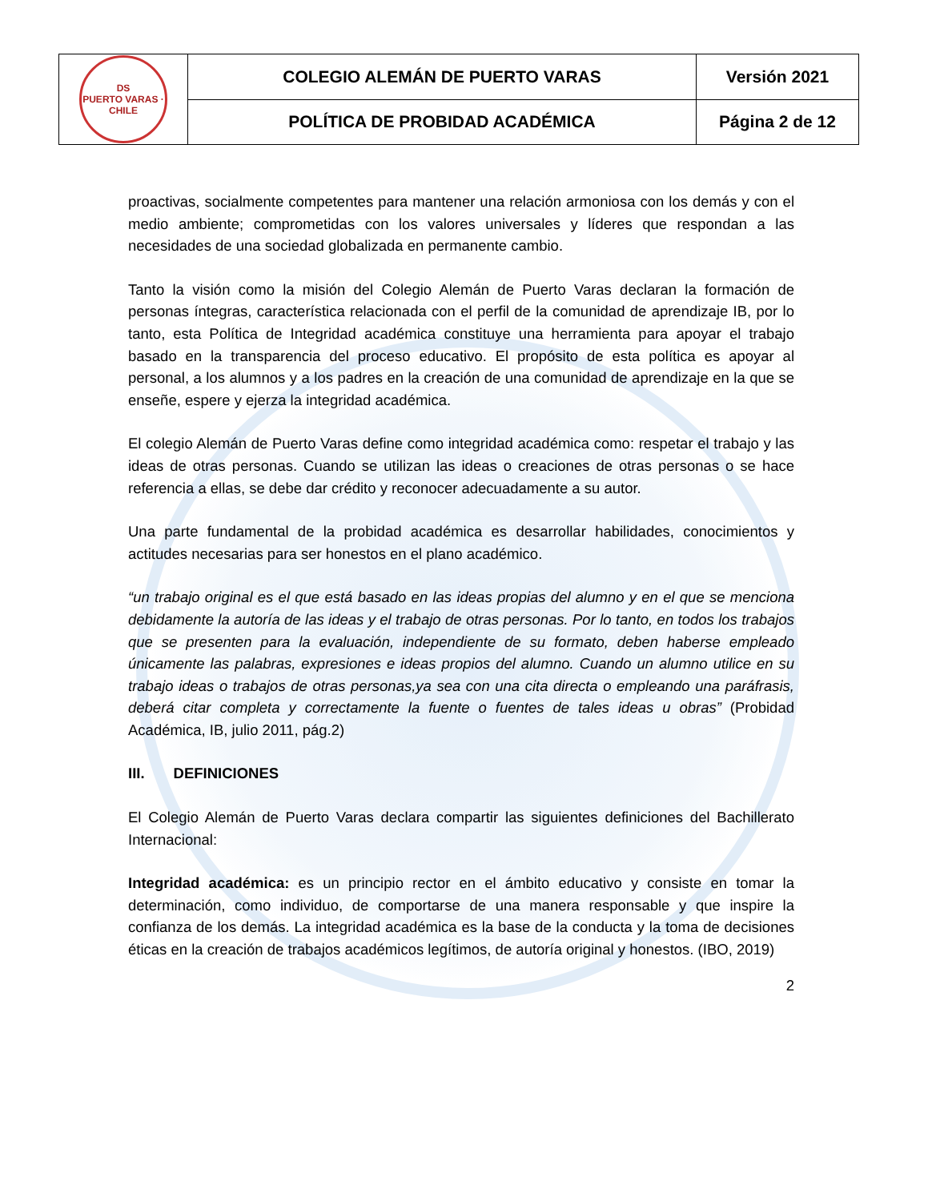| DS PUERTO VARAS · CHILE | COLEGIO ALEMÁN DE PUERTO VARAS | Versión 2021 |
| | POLÍTICA DE PROBIDAD ACADÉMICA | Página 2 de 12 |
proactivas, socialmente competentes para mantener una relación armoniosa con los demás y con el medio ambiente; comprometidas con los valores universales y líderes que respondan a las necesidades de una sociedad globalizada en permanente cambio.
Tanto la visión como la misión del Colegio Alemán de Puerto Varas declaran la formación de personas íntegras, característica relacionada con el perfil de la comunidad de aprendizaje IB, por lo tanto, esta Política de Integridad académica constituye una herramienta para apoyar el trabajo basado en la transparencia del proceso educativo. El propósito de esta política es apoyar al personal, a los alumnos y a los padres en la creación de una comunidad de aprendizaje en la que se enseñe, espere y ejerza la integridad académica.
El colegio Alemán de Puerto Varas define como integridad académica como: respetar el trabajo y las ideas de otras personas. Cuando se utilizan las ideas o creaciones de otras personas o se hace referencia a ellas, se debe dar crédito y reconocer adecuadamente a su autor.
Una parte fundamental de la probidad académica es desarrollar habilidades, conocimientos y actitudes necesarias para ser honestos en el plano académico.
“un trabajo original es el que está basado en las ideas propias del alumno y en el que se menciona debidamente la autoría de las ideas y el trabajo de otras personas. Por lo tanto, en todos los trabajos que se presenten para la evaluación, independiente de su formato, deben haberse empleado únicamente las palabras, expresiones e ideas propios del alumno. Cuando un alumno utilice en su trabajo ideas o trabajos de otras personas,ya sea con una cita directa o empleando una paráfrasis, deberá citar completa y correctamente la fuente o fuentes de tales ideas u obras” (Probidad Académica, IB, julio 2011, pág.2)
III. DEFINICIONES
El Colegio Alemán de Puerto Varas declara compartir las siguientes definiciones del Bachillerato Internacional:
Integridad académica: es un principio rector en el ámbito educativo y consiste en tomar la determinación, como individuo, de comportarse de una manera responsable y que inspire la confianza de los demás. La integridad académica es la base de la conducta y la toma de decisiones éticas en la creación de trabajos académicos legítimos, de autoría original y honestos. (IBO, 2019)
2